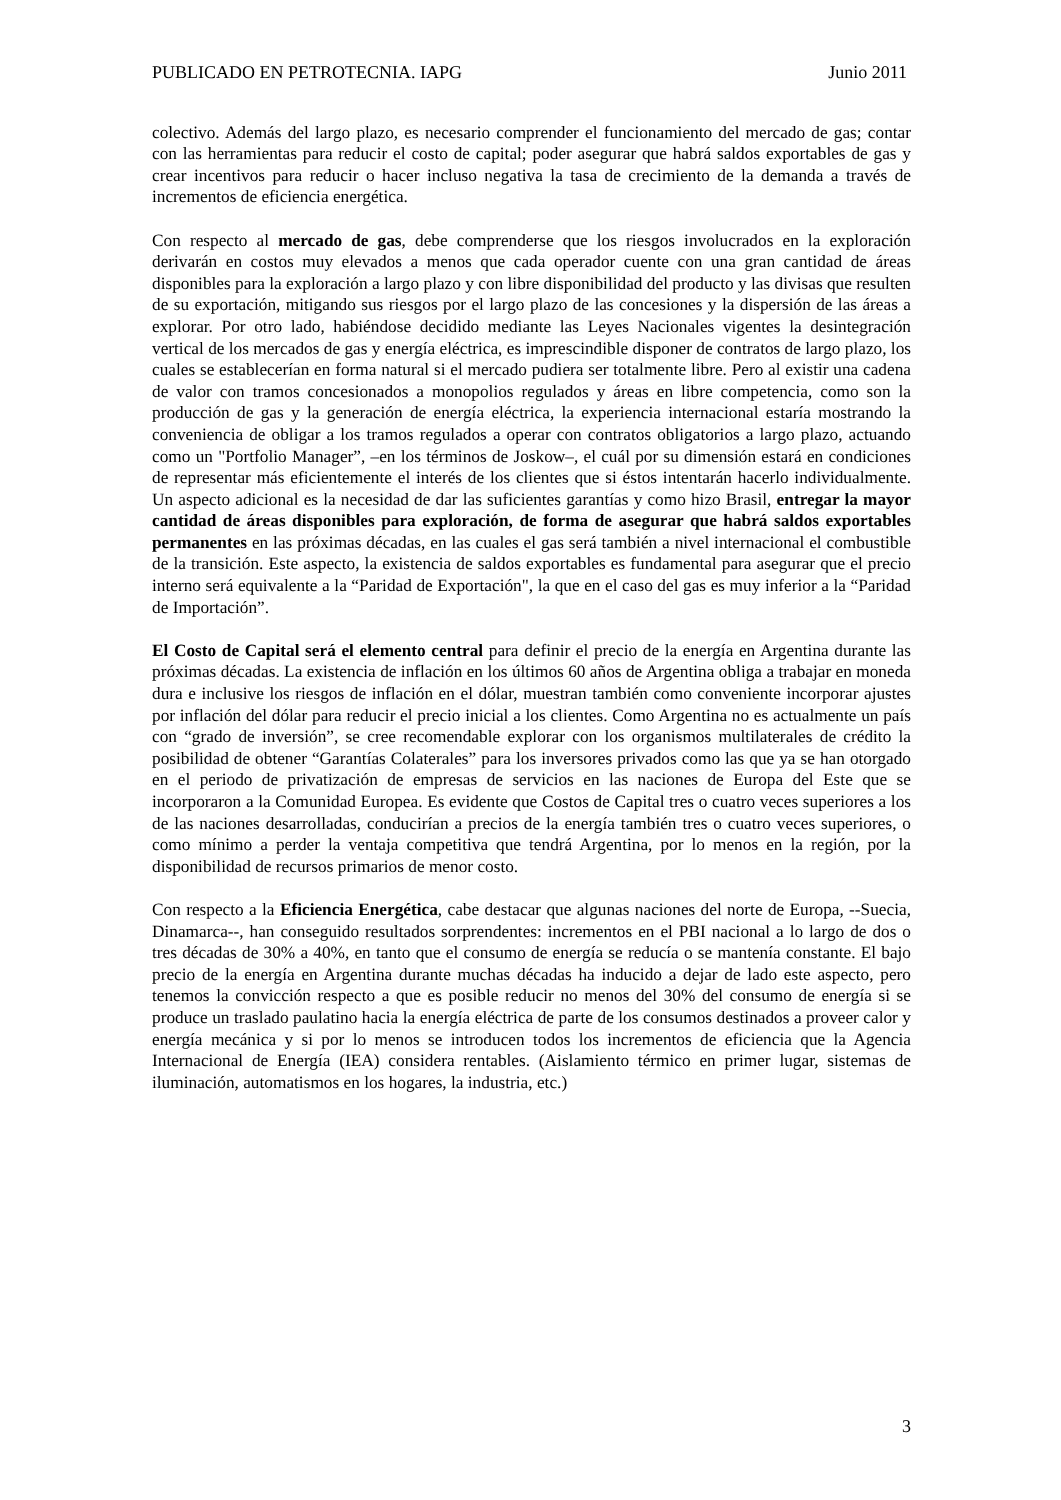PUBLICADO EN PETROTECNIA. IAPG Junio 2011
colectivo. Además del largo plazo, es necesario comprender el funcionamiento del mercado de gas; contar con las herramientas para reducir el costo de capital; poder asegurar que habrá saldos exportables de gas y crear incentivos para reducir o hacer incluso negativa la tasa de crecimiento de la demanda a través de incrementos de eficiencia energética.
Con respecto al mercado de gas, debe comprenderse que los riesgos involucrados en la exploración derivarán en costos muy elevados a menos que cada operador cuente con una gran cantidad de áreas disponibles para la exploración a largo plazo y con libre disponibilidad del producto y las divisas que resulten de su exportación, mitigando sus riesgos por el largo plazo de las concesiones y la dispersión de las áreas a explorar. Por otro lado, habiéndose decidido mediante las Leyes Nacionales vigentes la desintegración vertical de los mercados de gas y energía eléctrica, es imprescindible disponer de contratos de largo plazo, los cuales se establecerían en forma natural si el mercado pudiera ser totalmente libre. Pero al existir una cadena de valor con tramos concesionados a monopolios regulados y áreas en libre competencia, como son la producción de gas y la generación de energía eléctrica, la experiencia internacional estaría mostrando la conveniencia de obligar a los tramos regulados a operar con contratos obligatorios a largo plazo, actuando como un "Portfolio Manager”, –en los términos de Joskow–, el cuál por su dimensión estará en condiciones de representar más eficientemente el interés de los clientes que si éstos intentarán hacerlo individualmente. Un aspecto adicional es la necesidad de dar las suficientes garantías y como hizo Brasil, entregar la mayor cantidad de áreas disponibles para exploración, de forma de asegurar que habrá saldos exportables permanentes en las próximas décadas, en las cuales el gas será también a nivel internacional el combustible de la transición. Este aspecto, la existencia de saldos exportables es fundamental para asegurar que el precio interno será equivalente a la “Paridad de Exportación", la que en el caso del gas es muy inferior a la “Paridad de Importación”.
El Costo de Capital será el elemento central para definir el precio de la energía en Argentina durante las próximas décadas. La existencia de inflación en los últimos 60 años de Argentina obliga a trabajar en moneda dura e inclusive los riesgos de inflación en el dólar, muestran también como conveniente incorporar ajustes por inflación del dólar para reducir el precio inicial a los clientes. Como Argentina no es actualmente un país con “grado de inversión”, se cree recomendable explorar con los organismos multilaterales de crédito la posibilidad de obtener “Garantías Colaterales” para los inversores privados como las que ya se han otorgado en el periodo de privatización de empresas de servicios en las naciones de Europa del Este que se incorporaron a la Comunidad Europea. Es evidente que Costos de Capital tres o cuatro veces superiores a los de las naciones desarrolladas, conducirían a precios de la energía también tres o cuatro veces superiores, o como mínimo a perder la ventaja competitiva que tendrá Argentina, por lo menos en la región, por la disponibilidad de recursos primarios de menor costo.
Con respecto a la Eficiencia Energética, cabe destacar que algunas naciones del norte de Europa, --Suecia, Dinamarca--, han conseguido resultados sorprendentes: incrementos en el PBI nacional a lo largo de dos o tres décadas de 30% a 40%, en tanto que el consumo de energía se reducía o se mantenía constante. El bajo precio de la energía en Argentina durante muchas décadas ha inducido a dejar de lado este aspecto, pero tenemos la convicción respecto a que es posible reducir no menos del 30% del consumo de energía si se produce un traslado paulatino hacia la energía eléctrica de parte de los consumos destinados a proveer calor y energía mecánica y si por lo menos se introducen todos los incrementos de eficiencia que la Agencia Internacional de Energía (IEA) considera rentables. (Aislamiento térmico en primer lugar, sistemas de iluminación, automatismos en los hogares, la industria, etc.)
3